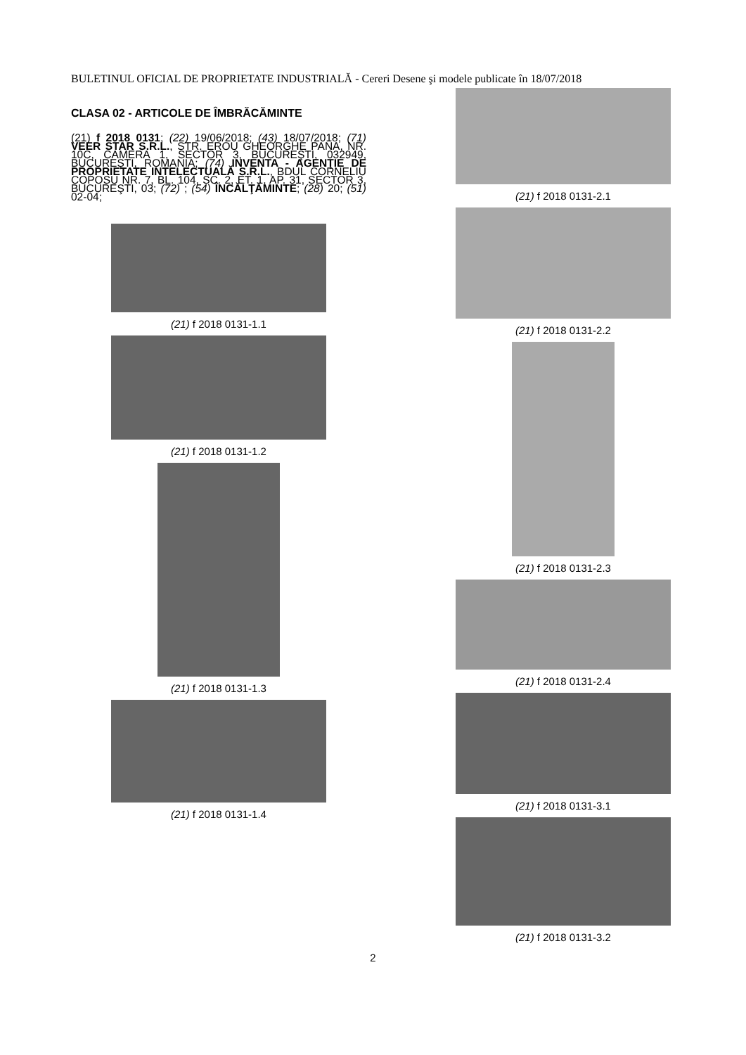BULETINUL OFICIAL DE PROPRIETATE INDUSTRIALĂ - Cereri Desene şi modele publicate în 18/07/2018
CLASA 02 - ARTICOLE DE ÎMBRĂCĂMINTE
(21) f 2018 0131; (22) 19/06/2018; (43) 18/07/2018; (71) VEER STAR S.R.L., STR. EROU GHEORGHE PANA, NR. 10C, CAMERA 1, SECTOR 3, BUCUREŞTI, 032949, BUCUREŞTI, ROMANIA; (74) INVENTA - AGENŢIE DE PROPRIETATE INTELECTUALĂ S.R.L., BDUL CORNELIU COPOSU NR. 7, BL. 104, SC. 2, ET. 1, AP. 31, SECTOR 3, BUCUREŞTI, 03; (72) ; (54) ÎNCĂLŢĂMINTE; (28) 20; (51) 02-04;
(21) f 2018 0131-1.1
(21) f 2018 0131-1.2
(21) f 2018 0131-1.3
(21) f 2018 0131-1.4
(21) f 2018 0131-2.1
(21) f 2018 0131-2.2
(21) f 2018 0131-2.3
(21) f 2018 0131-2.4
(21) f 2018 0131-3.1
(21) f 2018 0131-3.2
2